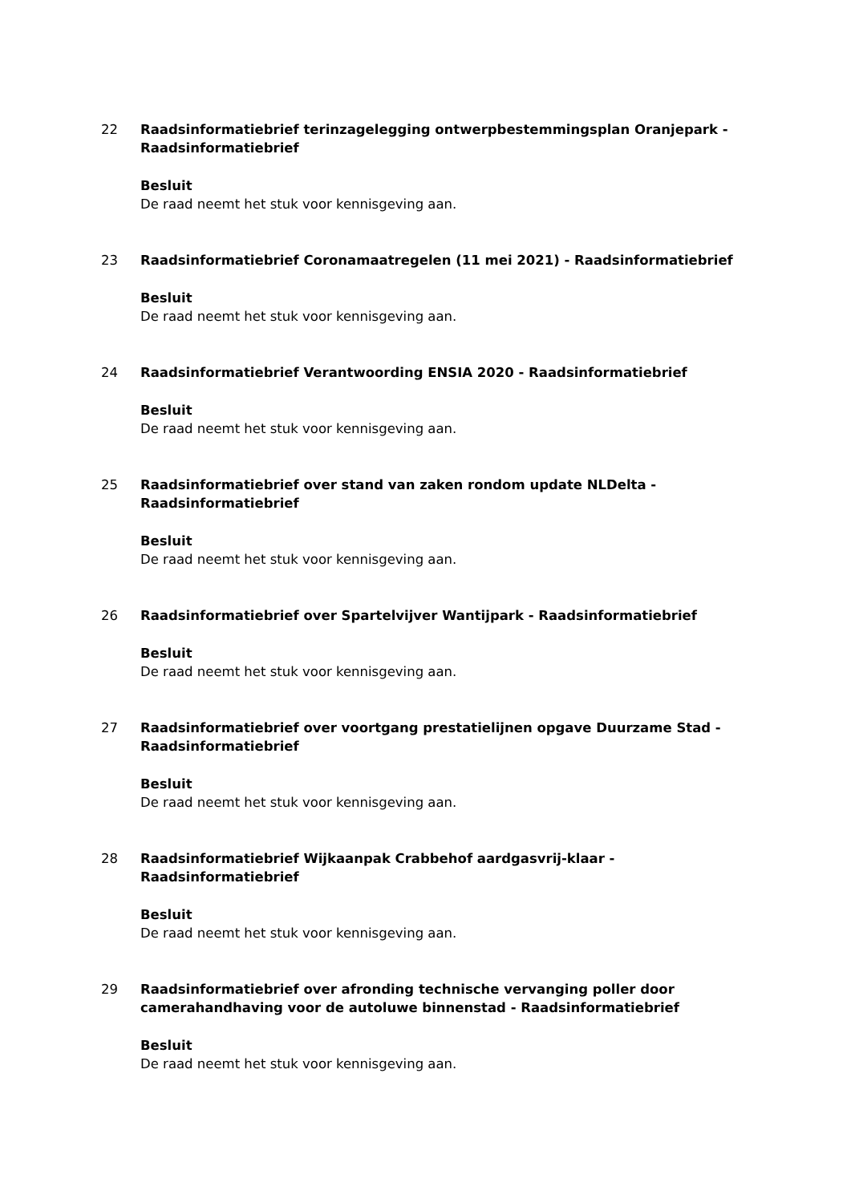22 Raadsinformatiebrief terinzagelegging ontwerpbestemmingsplan Oranjepark - Raadsinformatiebrief
Besluit
De raad neemt het stuk voor kennisgeving aan.
23 Raadsinformatiebrief Coronamaatregelen (11 mei 2021) - Raadsinformatiebrief
Besluit
De raad neemt het stuk voor kennisgeving aan.
24 Raadsinformatiebrief Verantwoording ENSIA 2020 - Raadsinformatiebrief
Besluit
De raad neemt het stuk voor kennisgeving aan.
25 Raadsinformatiebrief over stand van zaken rondom update NLDelta - Raadsinformatiebrief
Besluit
De raad neemt het stuk voor kennisgeving aan.
26 Raadsinformatiebrief over Spartelvijver Wantijpark - Raadsinformatiebrief
Besluit
De raad neemt het stuk voor kennisgeving aan.
27 Raadsinformatiebrief over voortgang prestatielijnen opgave Duurzame Stad - Raadsinformatiebrief
Besluit
De raad neemt het stuk voor kennisgeving aan.
28 Raadsinformatiebrief Wijkaanpak Crabbehof aardgasvrij-klaar - Raadsinformatiebrief
Besluit
De raad neemt het stuk voor kennisgeving aan.
29 Raadsinformatiebrief over afronding technische vervanging poller door camerahandhaving voor de autoluwe binnenstad - Raadsinformatiebrief
Besluit
De raad neemt het stuk voor kennisgeving aan.